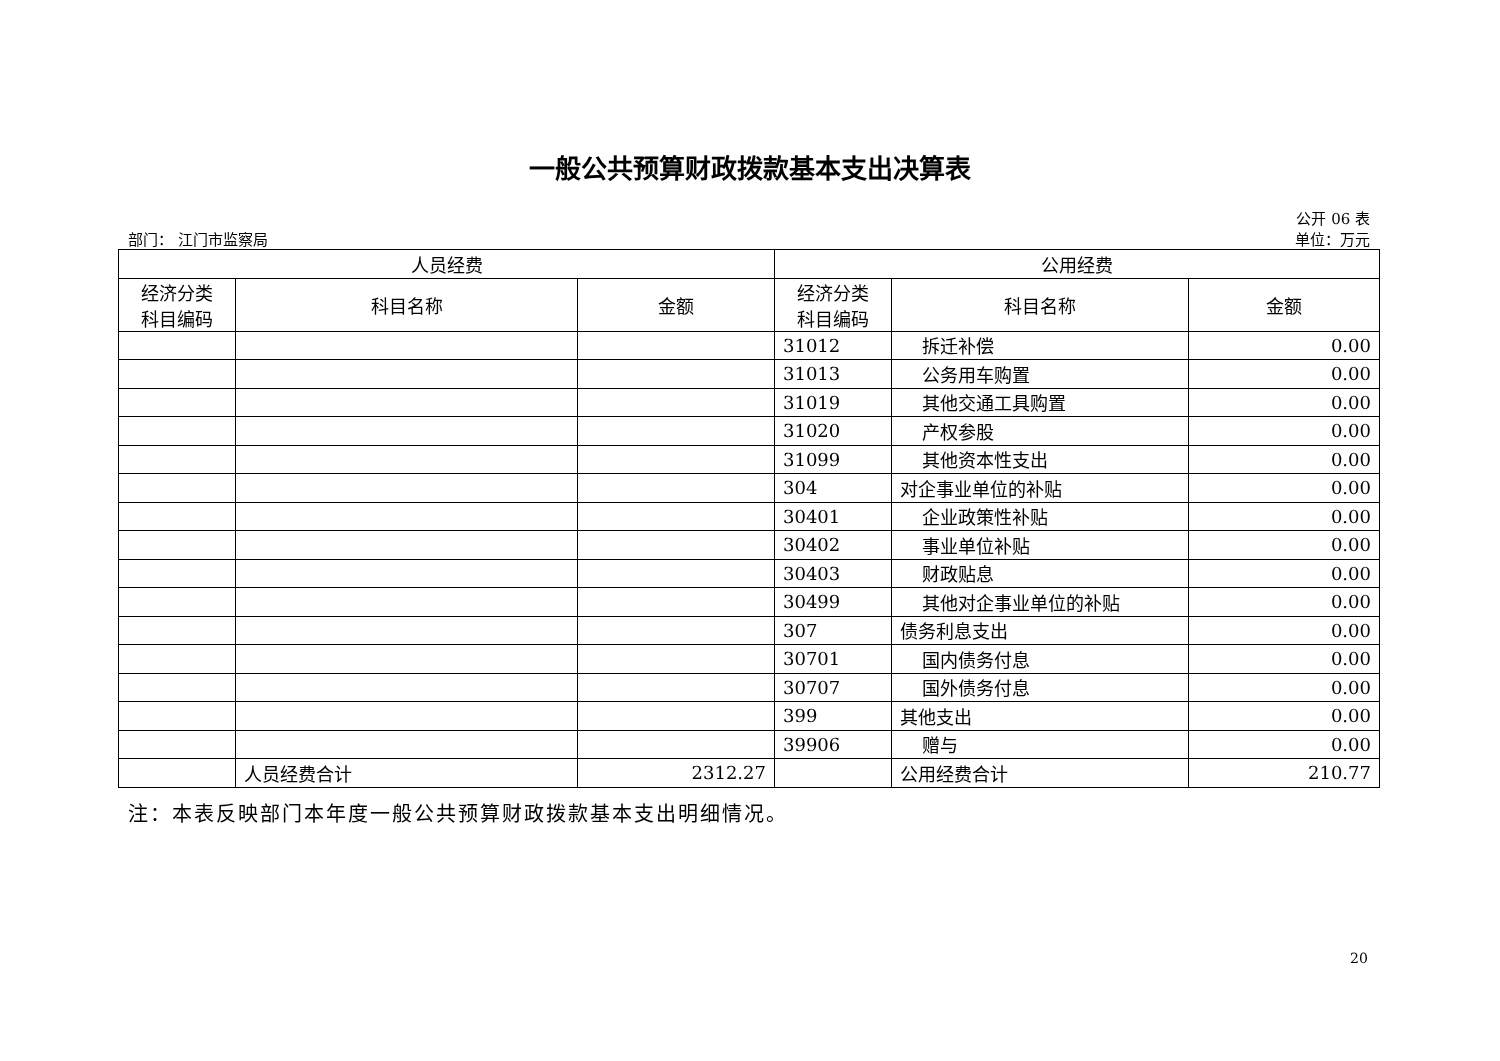一般公共预算财政拨款基本支出决算表
公开 06 表
部门： 江门市监察局 单位：万元
| 人员经费 | | | 公用经费 | | |
| --- | --- | --- | --- | --- | --- |
| 经济分类 科目编码 | 科目名称 | 金额 | 经济分类 科目编码 | 科目名称 | 金额 |
| | | | 31012 | 拆迁补偿 | 0.00 |
| | | | 31013 | 公务用车购置 | 0.00 |
| | | | 31019 | 其他交通工具购置 | 0.00 |
| | | | 31020 | 产权参股 | 0.00 |
| | | | 31099 | 其他资本性支出 | 0.00 |
| | | | 304 | 对企事业单位的补贴 | 0.00 |
| | | | 30401 | 企业政策性补贴 | 0.00 |
| | | | 30402 | 事业单位补贴 | 0.00 |
| | | | 30403 | 财政贴息 | 0.00 |
| | | | 30499 | 其他对企事业单位的补贴 | 0.00 |
| | | | 307 | 债务利息支出 | 0.00 |
| | | | 30701 | 国内债务付息 | 0.00 |
| | | | 30707 | 国外债务付息 | 0.00 |
| | | | 399 | 其他支出 | 0.00 |
| | | | 39906 | 赠与 | 0.00 |
| | 人员经费合计 | 2312.27 | | 公用经费合计 | 210.77 |
注：本表反映部门本年度一般公共预算财政拨款基本支出明细情况。
20